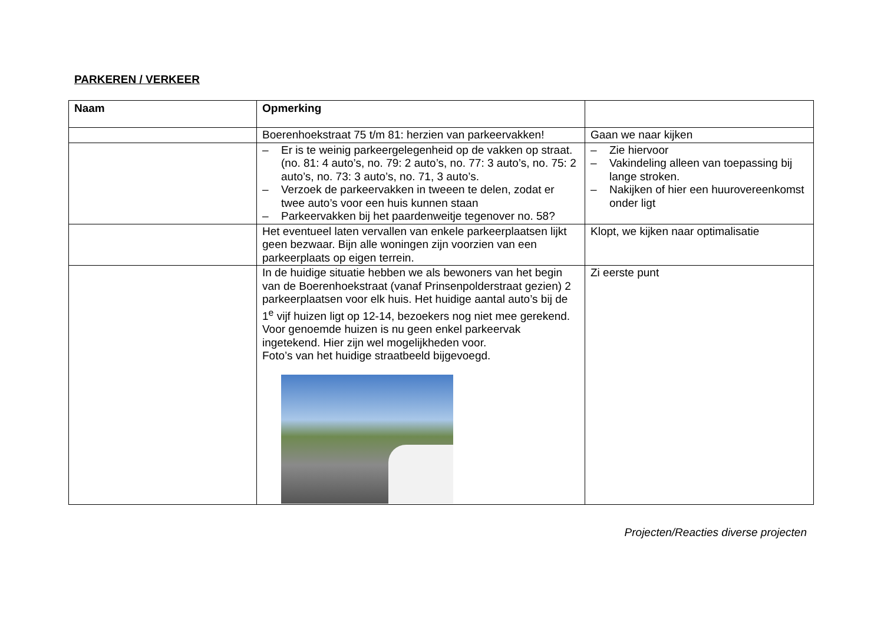PARKEREN / VERKEER
| Naam | Opmerking | |
| --- | --- | --- |
| | Boerenhoekstraat 75 t/m 81: herzien van parkeervakken! | Gaan we naar kijken |
| | – Er is te weinig parkeergelegenheid op de vakken op straat. (no. 81: 4 auto’s, no. 79: 2 auto’s, no. 77: 3 auto’s, no. 75: 2 auto’s, no. 73: 3 auto’s, no. 71, 3 auto’s. – Verzoek de parkeervakken in tweeen te delen, zodat er twee auto’s voor een huis kunnen staan – Parkeervakken bij het paardenweitje tegenover no. 58? | – Zie hiervoor – Vakindeling alleen van toepassing bij lange stroken. – Nakijken of hier een huurovereenkomst onder ligt |
| | Het eventueel laten vervallen van enkele parkeerplaatsen lijkt geen bezwaar. Bijn alle woningen zijn voorzien van een parkeerplaats op eigen terrein. | Klopt, we kijken naar optimalisatie |
| | In de huidige situatie hebben we als bewoners van het begin van de Boerenhoekstraat (vanaf Prinsenpolderstraat gezien) 2 parkeerplaatsen voor elk huis. Het huidige aantal auto’s bij de 1<sup>e</sup> vijf huizen ligt op 12-14, bezoekers nog niet mee gerekend. Voor genoemde huizen is nu geen enkel parkeervak ingetekend. Hier zijn wel mogelijkheden voor. Foto’s van het huidige straatbeeld bijgevoegd. | Zi eerste punt |
Projecten/Reacties diverse projecten